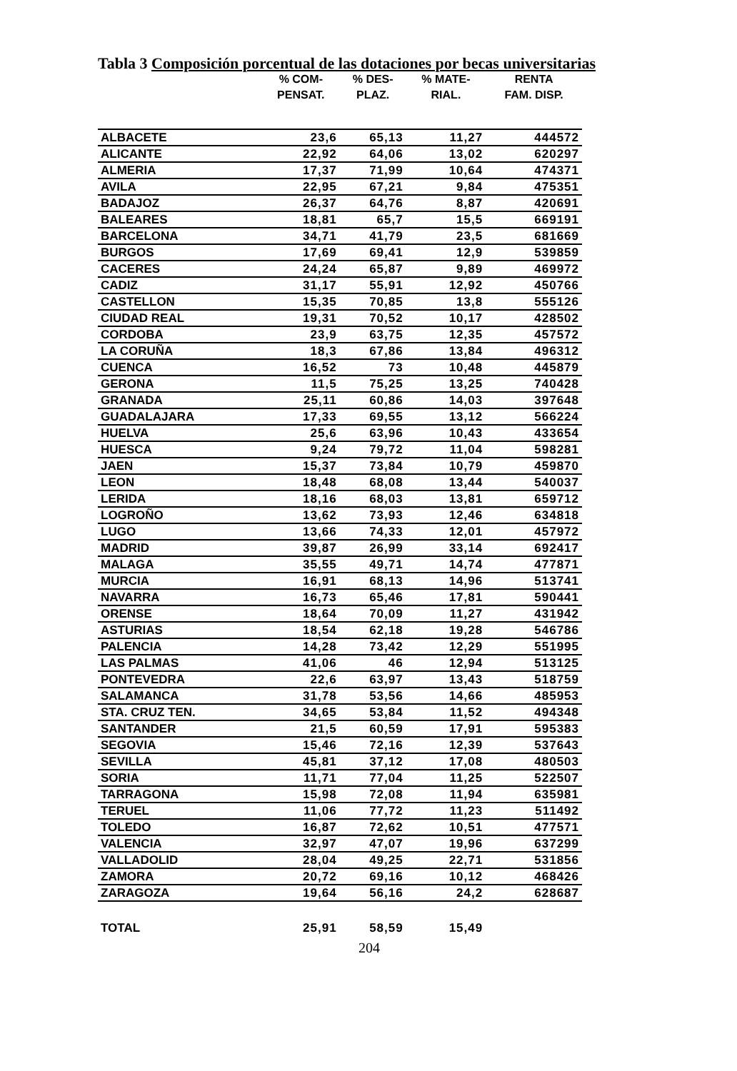Tabla 3 Composición porcentual de las dotaciones por becas universitarias
| | % COM- PENSAT. | % DES- PLAZ. | % MATE- RIAL. | RENTA FAM. DISP. |
| --- | --- | --- | --- | --- |
| ALBACETE | 23,6 | 65,13 | 11,27 | 444572 |
| ALICANTE | 22,92 | 64,06 | 13,02 | 620297 |
| ALMERIA | 17,37 | 71,99 | 10,64 | 474371 |
| AVILA | 22,95 | 67,21 | 9,84 | 475351 |
| BADAJOZ | 26,37 | 64,76 | 8,87 | 420691 |
| BALEARES | 18,81 | 65,7 | 15,5 | 669191 |
| BARCELONA | 34,71 | 41,79 | 23,5 | 681669 |
| BURGOS | 17,69 | 69,41 | 12,9 | 539859 |
| CACERES | 24,24 | 65,87 | 9,89 | 469972 |
| CADIZ | 31,17 | 55,91 | 12,92 | 450766 |
| CASTELLON | 15,35 | 70,85 | 13,8 | 555126 |
| CIUDAD REAL | 19,31 | 70,52 | 10,17 | 428502 |
| CORDOBA | 23,9 | 63,75 | 12,35 | 457572 |
| LA CORUÑA | 18,3 | 67,86 | 13,84 | 496312 |
| CUENCA | 16,52 | 73 | 10,48 | 445879 |
| GERONA | 11,5 | 75,25 | 13,25 | 740428 |
| GRANADA | 25,11 | 60,86 | 14,03 | 397648 |
| GUADALAJARA | 17,33 | 69,55 | 13,12 | 566224 |
| HUELVA | 25,6 | 63,96 | 10,43 | 433654 |
| HUESCA | 9,24 | 79,72 | 11,04 | 598281 |
| JAEN | 15,37 | 73,84 | 10,79 | 459870 |
| LEON | 18,48 | 68,08 | 13,44 | 540037 |
| LERIDA | 18,16 | 68,03 | 13,81 | 659712 |
| LOGROÑO | 13,62 | 73,93 | 12,46 | 634818 |
| LUGO | 13,66 | 74,33 | 12,01 | 457972 |
| MADRID | 39,87 | 26,99 | 33,14 | 692417 |
| MALAGA | 35,55 | 49,71 | 14,74 | 477871 |
| MURCIA | 16,91 | 68,13 | 14,96 | 513741 |
| NAVARRA | 16,73 | 65,46 | 17,81 | 590441 |
| ORENSE | 18,64 | 70,09 | 11,27 | 431942 |
| ASTURIAS | 18,54 | 62,18 | 19,28 | 546786 |
| PALENCIA | 14,28 | 73,42 | 12,29 | 551995 |
| LAS PALMAS | 41,06 | 46 | 12,94 | 513125 |
| PONTEVEDRA | 22,6 | 63,97 | 13,43 | 518759 |
| SALAMANCA | 31,78 | 53,56 | 14,66 | 485953 |
| STA. CRUZ TEN. | 34,65 | 53,84 | 11,52 | 494348 |
| SANTANDER | 21,5 | 60,59 | 17,91 | 595383 |
| SEGOVIA | 15,46 | 72,16 | 12,39 | 537643 |
| SEVILLA | 45,81 | 37,12 | 17,08 | 480503 |
| SORIA | 11,71 | 77,04 | 11,25 | 522507 |
| TARRAGONA | 15,98 | 72,08 | 11,94 | 635981 |
| TERUEL | 11,06 | 77,72 | 11,23 | 511492 |
| TOLEDO | 16,87 | 72,62 | 10,51 | 477571 |
| VALENCIA | 32,97 | 47,07 | 19,96 | 637299 |
| VALLADOLID | 28,04 | 49,25 | 22,71 | 531856 |
| ZAMORA | 20,72 | 69,16 | 10,12 | 468426 |
| ZARAGOZA | 19,64 | 56,16 | 24,2 | 628687 |
| TOTAL | 25,91 | 58,59 | 15,49 | |
204